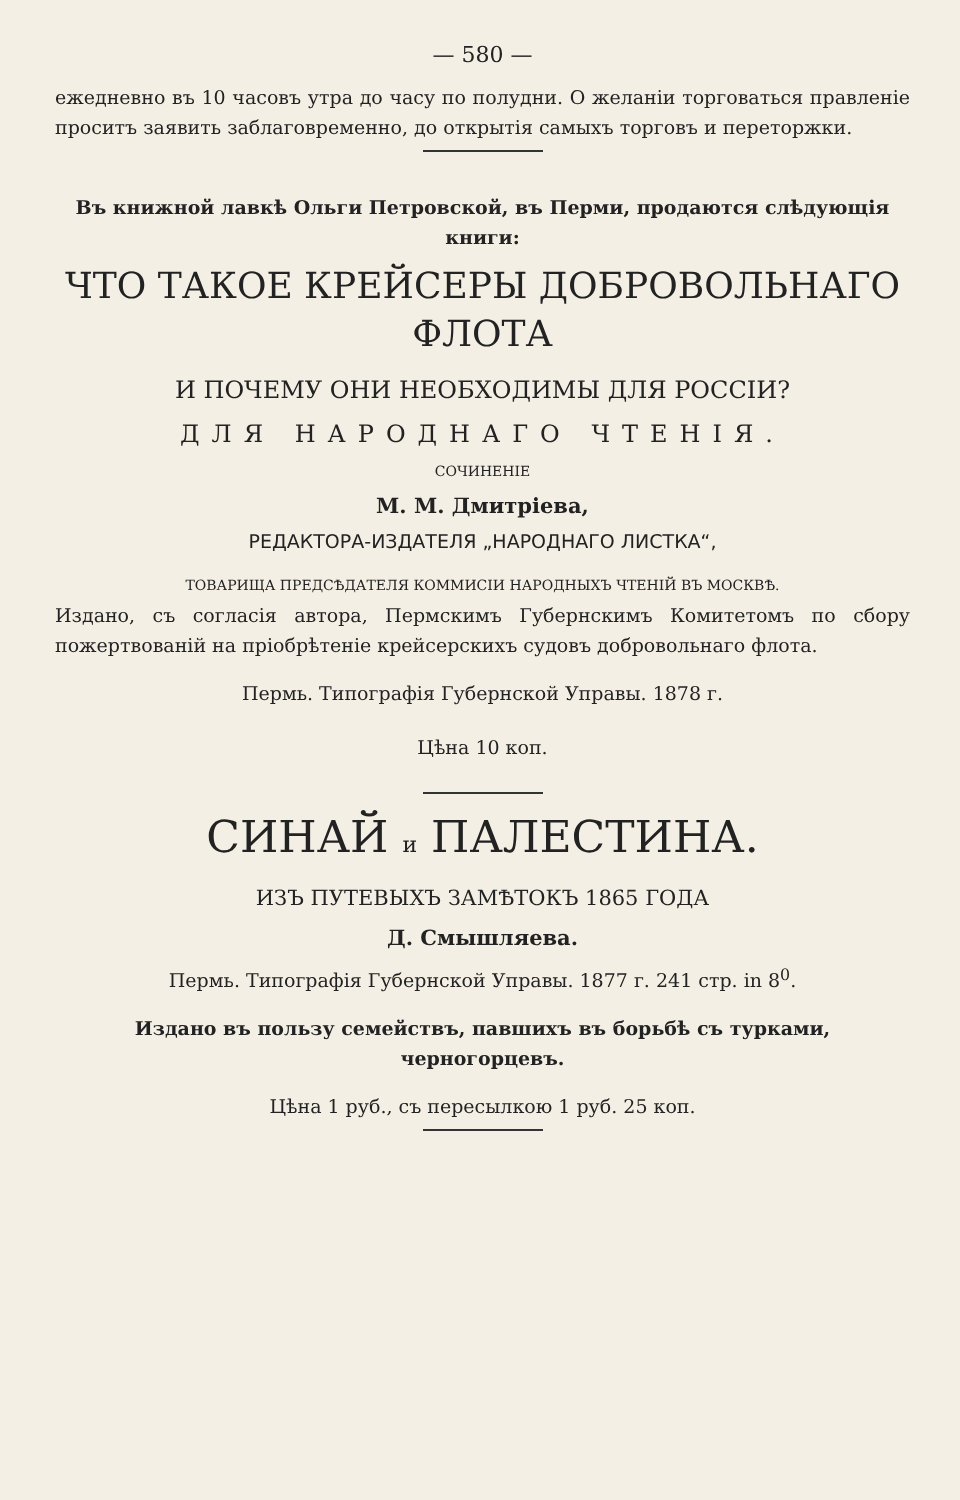— 580 —
ежедневно въ 10 часовъ утра до часу по полудни. О желаніи торговаться правленіе проситъ заявить заблаговременно, до открытія самыхъ торговъ и переторжки.
Въ книжной лавкѣ Ольги Петровской, въ Перми, продаются слѣдующія книги:
ЧТО ТАКОЕ КРЕЙСЕРЫ ДОБРОВОЛЬНАГО ФЛОТА
И ПОЧЕМУ ОНИ НЕОБХОДИМЫ ДЛЯ РОССІИ?
ДЛЯ НАРОДНАГО ЧТЕНІЯ.
СОЧИНЕНІЕ
М. М. Дмитріева,
РЕДАКТОРА-ИЗДАТЕЛЯ „НАРОДНАГО ЛИСТКА“,
ТОВАРИЩА ПРЕДСѢДАТЕЛЯ КОММИСІИ НАРОДНЫХЪ ЧТЕНІЙ ВЪ МОСКВѢ.
Издано, съ согласія автора, Пермскимъ Губернскимъ Комитетомъ по сбору пожертвованій на пріобрѣтеніе крейсерскихъ судовъ добровольнаго флота.
Пермь. Типографія Губернской Управы. 1878 г.
Цѣна 10 коп.
СИНАЙ и ПАЛЕСТИНА.
ИЗЪ ПУТЕВЫХЪ ЗАМѢТОКЪ 1865 ГОДА
Д. Смышляева.
Пермь. Типографія Губернской Управы. 1877 г. 241 стр. in 8<sup>0</sup>.
Изданo въ пользу семействъ, павшихъ въ борьбѣ съ турками, черногорцевъ.
Цѣна 1 руб., съ пересылкою 1 руб. 25 коп.